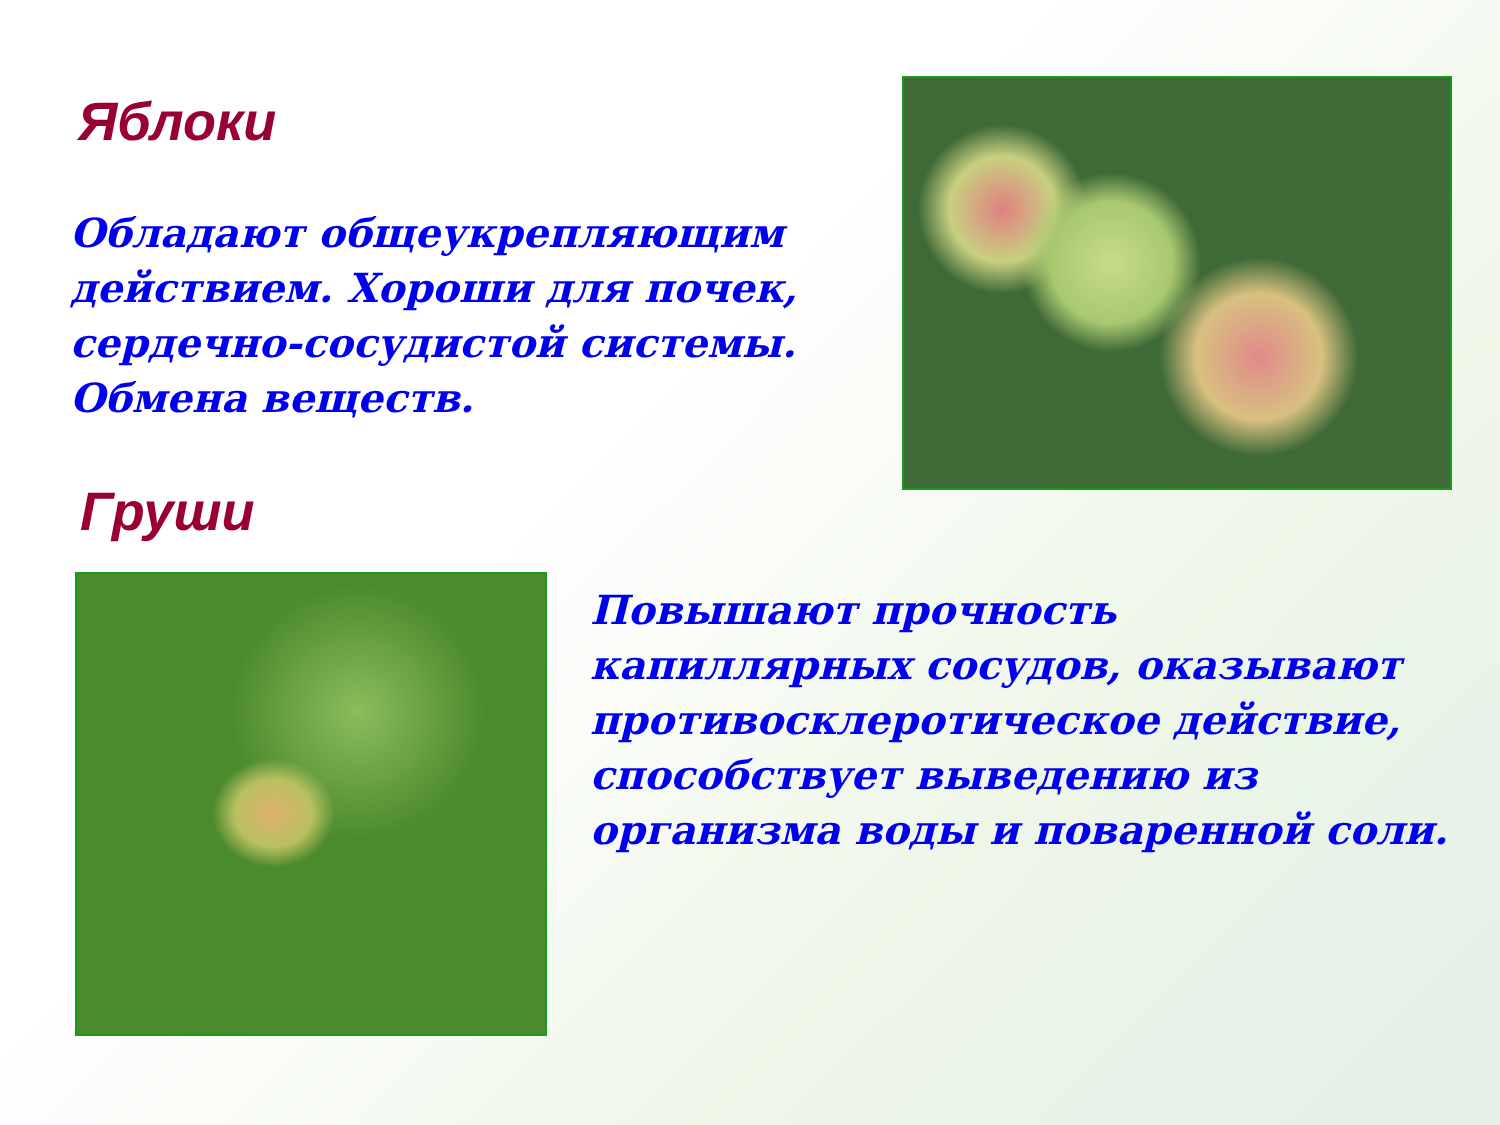Яблоки
Обладают общеукрепляющим действием. Хороши для почек, сердечно-сосудистой системы. Обмена веществ.
Груши
Повышают прочность капиллярных сосудов, оказывают противосклеротическое действие, способствует выведению из организма воды и поваренной соли.